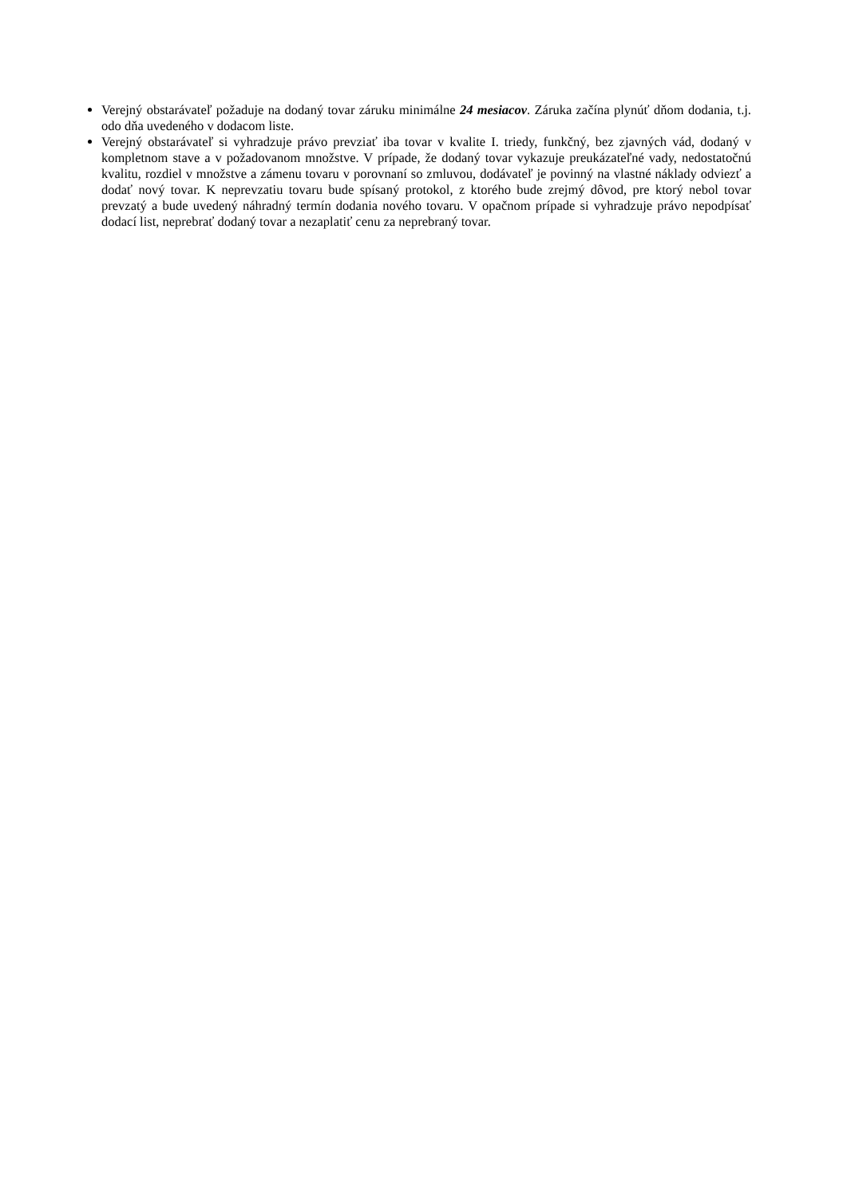Verejný obstarávateľ požaduje na dodaný tovar záruku minimálne 24 mesiacov. Záruka začína plynúť dňom dodania, t.j. odo dňa uvedeného v dodacom liste.
Verejný obstarávateľ si vyhradzuje právo prevziať iba tovar v kvalite I. triedy, funkčný, bez zjavných vád, dodaný v kompletnom stave a v požadovanom množstve. V prípade, že dodaný tovar vykazuje preukázateľné vady, nedostatočnú kvalitu, rozdiel v množstve a zámenu tovaru v porovnaní so zmluvou, dodávateľ je povinný na vlastné náklady odviezť a dodať nový tovar. K neprevzatiu tovaru bude spísaný protokol, z ktorého bude zrejmý dôvod, pre ktorý nebol tovar prevzatý a bude uvedený náhradný termín dodania nového tovaru. V opačnom prípade si vyhradzuje právo nepodpísať dodací list, neprebrať dodaný tovar a nezaplatiť cenu za neprebraný tovar.